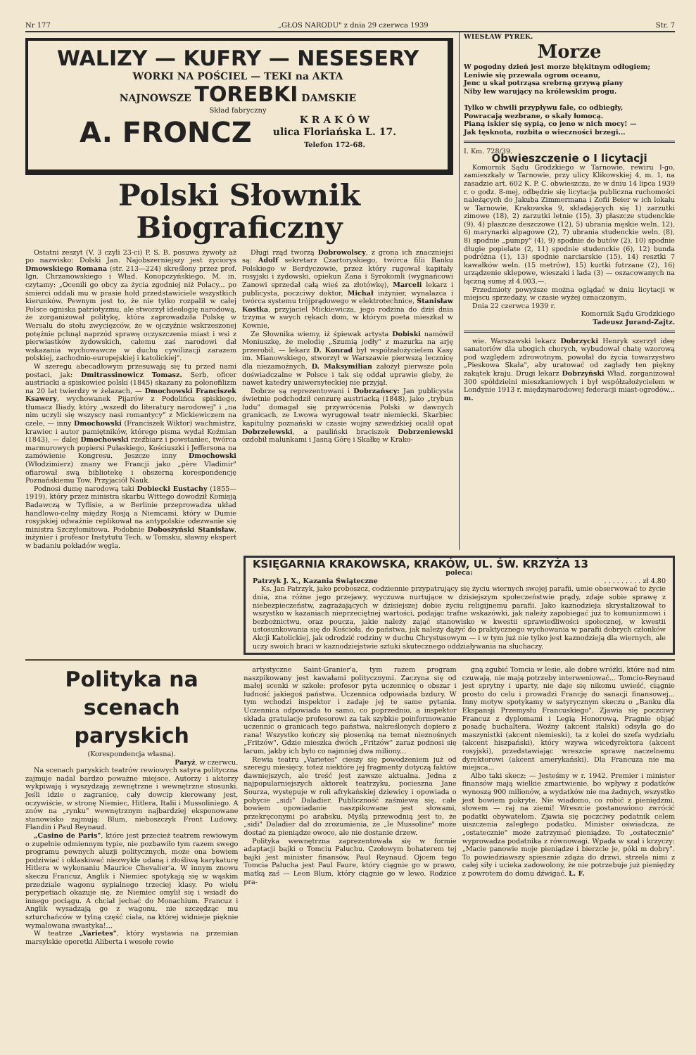Nr 177 „GŁOS NARODU" z dnia 29 czerwca 1939 Str. 7
WALIZY — KUFRY — NESESERY
WORKI NA POŚCIEL — TEKI na AKTA
NAJNOWSZE TOREBKI DAMSKIE
Skład fabryczny
A. FRONCZ K R A K Ó W
ulica Floriańska L. 17.
Telefon 172-68.
Polski Słownik Biograficzny
Ostatni zeszyt (V. 3 czyli 23-ci) P. S. B. posuwa żywoty aż po nazwisko: Dolski Jan. Najobszerniejszy jest życiorys Dmowskiego Romana (str. 213—224) skreślony przez prof. Ign. Chrzanowskiego i Wład. Konopczyńskiego. M. in. czytamy: „Ocenili go obcy za życia zgodniej niż Polacy... po śmierci oddali mu w prasie hołd przedstawiciele wszystkich kierunków. Pewnym jest to, że nie tylko rozpalił w całej Polsce ogniska patriotyzmu, ale stworzył ideologię narodową, że zorganizował politykę, która zaprowadziła Polskę w Wersalu do stołu zwycięzców, że w ojczyźnie wskrzeszonej potężnie pchnął naprzód sprawę oczyszczenia miast i wsi z pierwiastków żydowskich, całemu zaś narodowi dał wskazania wychowawcze w duchu cywilizacji zarazem polskiej, zachodnio-europejskiej i katolickiej".
W szeregu abecadłowym przesuwają się tu przed nami postaci, jak: Dmitrassinowicz Tomasz. Serb, oficer austriacki a spiskowiec polski (1845) skazany za polonofilizm na 20 lat twierdzy w żelazach, — Dmochowski Franciszek Ksawery, wychowanek Pijarów z Podolińca spiskiego, tłumacz Iliady, który „wszedł do literatury narodowej" i „na nim uczyli się wszyscy nasi romantycy" z Mickiewiczem na czele, — inny Dmochowski (Franciszek Wiktor) wachmistrz, krawiec i autor pamiętników, którego pisma wydał Koźmian (1843), — dalej Dmochowski rzeźbiarz i powstaniec, twórca marmurowych popiersi Pułaskiego, Kościuszki i Jeffersona na zamówienie Kongresu. Jeszcze inny Dmochowski (Włodzimierz) znany we Francji jako „père Vladimir" ofiarował swą bibliotekę i obszerną korespondencję Poznańskiemu Tow. Przyjaciół Nauk.
Podnosi dumę narodową taki Dobiecki Eustachy (1855—1919), który przez ministra skarbu Wittego dowodził Komisją Badawczą w Tyflisie, a w Berlinie przeprowadza układ handlowo-celny między Rosją a Niemcami, który w Dumie rosyjskiej odważnie replikował na antypolskie odezwanie się ministra Szczyłomitowa. Podobnie Dobosżyński Stanisław, inżynier i profesor Instytutu Tech. w Tomsku, sławny ekspert w badaniu pokładów węgla.
Długi rząd tworzą Dobrowolscy, z grona ich znaczniejsi są: Adolf sekretarz Czartoryskiego, twórca filii Banku Polskiego w Berdyczowie, przez który rugował kapitały rosyjski i żydowski, opiekun Zana i Syrokomli (wygnańcowi Zanowi sprzedał całą wieś za złotówkę), Marceli lekarz i publicysta, poczciwy doktor, Michał inżynier, wynalazca i twórca systemu trójprądowego w elektrotechnice, Stanisław Kostka, przyjaciel Mickiewicza, jego rodzina do dziś dnia trzyma w swych rękach dom, w którym poeta mieszkał w Kownie,
Ze Słownika wiemy, iż śpiewak artysta Dobiski namówił Moniuszkę, że melodię „Szumią jodły" z mazurka na arję przerobił, — lekarz D. Konrad był współzałożycielem Kasy im. Mianowskiego, stworzył w Warszawie pierwszą lecznicę dla niezamożnych, D. Maksymilian założył pierwsze pola doświadczalne w Polsce i tak się oddał uprawie gleby, że nawet katedry uniwersyteckiej nie przyjął.
Dobrze są reprezentowani i Dobrzańscy: Jan publicysta świetnie podchodził cenzurę austriacką (1848), jako „trybun ludu" domagał się przywrócenia Polski w dawnych granicach, ze Lwowa wyrugował teatr niemiecki. Skarbiec kapitulny poznański w czasie wojny szwedzkiej ocalił opat Dobrzelewski, a pauliński braciszek Dobrzeniewski ozdobił malunkami i Jasną Górę i Skałkę w Krako-
WIESŁAW PYREK.
Morze
W pogodny dzień jest morze błękitnym odłogiem;
Leniwie się przewala ogrom oceanu,
Jenc u skał potrząsa srebrną grzywą piany
Niby lew warujący na królewskim progu.
Tylko w chwili przypływu fale, co odbiegły,
Powracają wezbrane, o skały łomocą.
Pianą iskier się sypią, co jeno w nich mocy! —
Jak tęsknota, rozbita o wieczności brzegi...
I. Km. 728/39.
Obwieszczenie o I licytacji
Komornik Sądu Grodzkiego w Tarnowie, rewiru I-go, zamieszkały w Tarnowie, przy ulicy Klikowskiej 4, m. 1, na zasadzie art. 602 K. P. C. obwieszcza, że w dniu 14 lipca 1939 r. o godz. 8-mej, odbędzie się licytacja publiczna ruchomości należących do Jakuba Zimmermana i Zofii Beier w ich lokalu w Tarnowie, Krakowska 9, składających się 1) zarzutki zimowe (18), 2) zarzutki letnie (15), 3) płaszcze studenckie (9), 4) płaszcze deszczowe (12), 5) ubrania męskie weln. 12), 6) marynarki alpagowe (2), 7) ubrania studenckie weln. (8), 8) spodnie „pumpy" (4), 9) spodnie do butów (2), 10) spodnie długie popielate (2, 11) spodnie studenckie (6), 12) bunda podróżna (1), 13) spodnie narciarskie (15), 14) resztki 7 kawałków weln. (15 metrów), 15) kurtki futrzane (2), 16) urządzenie sklepowe, wieszaki i lada (3) — oszacowanych na łączną sumę zł 4.003.—.
Przedmioty powyższe można oglądać w dniu licytacji w miejscu sprzedaży, w czasie wyżej oznaczonym.
Dnia 22 czerwca 1939 r.
Komornik Sądu Grodzkiego
Tadeusz Jurand-Zajtz.
wie. Warszawski lekarz Dobrzycki Henryk szerzył ideę sanatoriów dla ubogich chorych, wybudował chatę wzorową pod względem zdrowotnym, powołał do życia towarzystwo „Pieskowa Skała", aby uratować od zagłady ten piękny zakątek kraju. Drugi lekarz Dobrzyński Wład. zorganizował 300 spółdzielni mieszkaniowych i był współzałożycielem w Londynie 1913 r. międzynarodowej federacji miast-ogrodów... m.
KSIĘGARNIA KRAKOWSKA, KRAKÓW, UL. ŚW. KRZYŻA 13
poleca:
Patrzyk J. X., Kazania Świąteczne. . . . . . . . . zł 4.80
Ks. Jan Patrzyk, jako proboszcz, codziennie przypatrujący się życiu wiernych swojej parafii, umie obserwować to życie dnia, zna różne jego przejawy, wyczuwa nurtujące w dzisiejszym społeczeństwie prądy, zdaje sobie sprawę z niebezpieczeństw, zagrażających w dzisiejszej dobie życiu religijnemu parafii. Jako kaznodzieja skrystalizował to wszystko w kazaniach nieprzeciętnej wartości, podając trafne wskazówki, jak należy zapobiegać już to komunizmowi i bezbożnictwu, oraz poucza, jakie należy zająć stanowisko w kwestii sprawiedliwości społecznej, w kwestii ustosunkowania się do Kościoła, do państwa, jak należy dążyć do praktycznego wychowania w parafii dobrych członków Akcji Katolickiej, jak odrodzić rodziny w duchu Chrystusowym — i w tym już nie tylko jest kaznodzieją dla wiernych, ale uczy swoich braci w kaznodziejstwie sztuki skutecznego oddziaływania na słuchaczy.
Polityka na scenach paryskich
(Korespondencja własna).
Paryż, w czerwcu.
Na scenach paryskich teatrów rewiowych satyra polityczna zajmuje nadal bardzo poważne miejsce. Autorzy i aktorzy wykpiwają i wyszydzają zewnętrzne i wewnętrzne stosunki. Jeśli idzie o zagranicę, cały dowcip kierowany jest, oczywiście, w stronę Niemiec, Hitlera, Italii i Mussoliniego. A znów na „rynku" wewnętrznym najbardziej eksponowane stanowisko zajmują: Blum, nieboszczyk Front Ludowy, Flandin i Paul Reynaud.
„Casino de Paris", które jest przecież teatrem rewiowym o zupełnie odmiennym typie, nie pozbawiło tym razem swego programu pewnych aluzji politycznych, może ona bowiem podziwiać i oklaskiwać niezwykle udaną i złośliwą karykaturę Hitlera w wykonaniu Maurice Chevalier'a. W innym znowu skeczu Francuz, Anglik i Niemiec spotykają się w wąskim przedziale wagonu sypialnego trzeciej klasy. Po wielu perypetiach okazuje się, że Niemiec omylił się i wsiadł do innego pociągu. A chciał jechać do Monachium. Francuz i Anglik wysadzają go z wagonu, nie szczędząc mu szturchańców w tylną część ciała, na której widnieje pięknie wymalowana swastyka!...
W teatrze „Varietes", który wystawia na przemian marsylskie operetki Aliberta i wesołe rewie
artystyczne Saint-Granier'a, tym razem program naszpikowany jest kawałami politycznymi. Zaczyna się od małej scenki w szkole: profesor pyta uczennicę o obszar i ludność jakiegoś państwa. Uczennica odpowiada bzdury. W tym wchodzi inspektor i zadaje jej te same pytania. Uczennica odpowiada to samo, co poprzednio, a inspektor składa gratulacje profesorowi za tak szybkie poinformowanie uczennic o granicach tego państwa, nakreślonych dopiero z rana! Wszystko kończy się piosenką na temat nieznośnych „Fritzów". Gdzie mieszka dwóch „Fritzów" zaraz podnosi się larum, jakby ich było co najmniej dwa miliony...
Rewia teatru „Varietes" cieszy się powodzeniem już od szeregu miesięcy, toteż niektóre jej fragmenty dotyczą faktów dawniejszych, ale treść jest zawsze aktualna. Jedna z najpopularniejszych aktorek teatrzyku, pocieszna Jane Sourza, występuje w roli afrykańskiej dziewicy i opowiada o pobycie „sidi" Daladier. Publiczność zaśmiewa się, całe bowiem opowiadanie naszpikowane jest słowami, przekręconymi po arabsku. Myślą przewodnią jest to, że „sidi" Daladier dał do zrozumienia, że „le Mussoline" może dostać za pieniądze owoce, ale nie dostanie drzew.
Polityka wewnętrzna zaprezentowała się w formie adaptacji bajki o Tomciu Paluchu. Czołowym bohaterem tej bajki jest minister finansów, Paul Reynaud. Ojcem tego Tomcia Palucha jest Paul Faure, który ciągnie go w prawo, matką zaś — Leon Blum, który ciągnie go w lewo. Rodzice pra-
gną zgubić Tomcia w lesie, ale dobre wróżki, które nad nim czuwają, nie mają potrzeby interweniować... Tomcio-Reynaud jest sprytny i uparty, nie daje się nikomu uwieść, ciągnie prosto do celu i prowadzi Francję do sanacji finansowej... Inny motyw spotykamy w satyrycznym skeczu o „Banku dla Ekspansji Przemysłu Francuskiego". Zjawia się poczciwy Francuz z dyplomami i Legią Honorową. Pragnie objąć posadę buchaltera. Woźny (akcent italski) odsyła go do maszynistki (akcent niemieski), ta z kolei do szefa wydziału (akcent hiszpański), który wzywa wicedyrektora (akcent rosyjski), przedstawiając wreszcie sprawę naczelnemu dyrektorowi (akcent amerykański). Dla Francuza nie ma miejsca...
Albo taki skecz: — Jesteśmy w r. 1942. Premier i minister finansów mają wielkie zmartwienie, bo wpływy z podatków wynoszą 900 milionów, a wydatków nie ma żadnych, wszystko jest bowiem pokryte. Nie wiadomo, co robić z pieniędzmi, słowem — raj na ziemi! Wreszcie postanowiono zwrócić podatki obywatelom. Zjawia się poczciwy podatnik celem uiszczenia zaległego podatku. Minister oświadcza, że „ostatecznie" może zatrzymać pieniądze. To „ostatecznie" wyprowadza podatnika z równowagi. Wpada w szał i krzyczy: „Macie panowie moje pieniądze i bierzcie je, póki m dobry". To powiedziawszy spiesznie zdąża do drzwi, strzela nimi z całej siły i ucieka zadowolony, że nie potrzebuje już pieniędzy z powrotem do domu dźwigać. L. F.